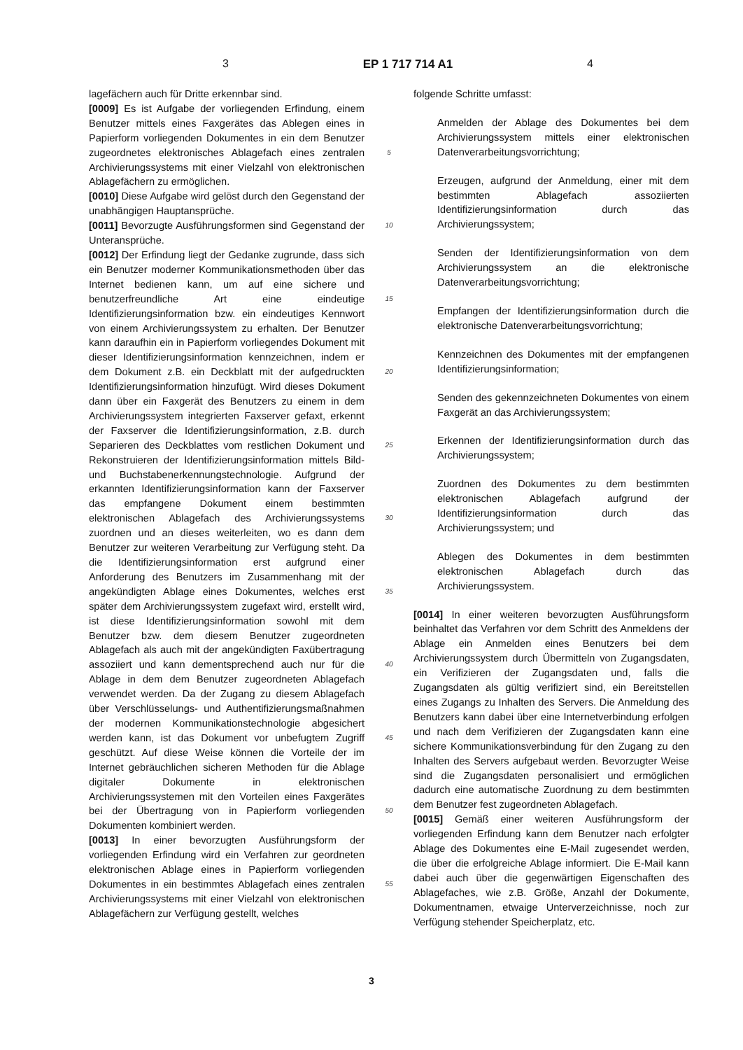3 EP 1 717 714 A1 4
lagefächern auch für Dritte erkennbar sind.
[0009] Es ist Aufgabe der vorliegenden Erfindung, einem Benutzer mittels eines Faxgerätes das Ablegen eines in Papierform vorliegenden Dokumentes in ein dem Benutzer zugeordnetes elektronisches Ablagefach eines zentralen Archivierungssystems mit einer Vielzahl von elektronischen Ablagefächern zu ermöglichen.
[0010] Diese Aufgabe wird gelöst durch den Gegenstand der unabhängigen Hauptansprüche.
[0011] Bevorzugte Ausführungsformen sind Gegenstand der Unteransprüche.
[0012] Der Erfindung liegt der Gedanke zugrunde, dass sich ein Benutzer moderner Kommunikationsmethoden über das Internet bedienen kann, um auf eine sichere und benutzerfreundliche Art eine eindeutige Identifizierungsinformation bzw. ein eindeutiges Kennwort von einem Archivierungssystem zu erhalten. Der Benutzer kann daraufhin ein in Papierform vorliegendes Dokument mit dieser Identifizierungsinformation kennzeichnen, indem er dem Dokument z.B. ein Deckblatt mit der aufgedruckten Identifizierungsinformation hinzufügt. Wird dieses Dokument dann über ein Faxgerät des Benutzers zu einem in dem Archivierungssystem integrierten Faxserver gefaxt, erkennt der Faxserver die Identifizierungsinformation, z.B. durch Separieren des Deckblattes vom restlichen Dokument und Rekonstruieren der Identifizierungsinformation mittels Bild- und Buchstabenerkennungstechnologie. Aufgrund der erkannten Identifizierungsinformation kann der Faxserver das empfangene Dokument einem bestimmten elektronischen Ablagefach des Archivierungssystems zuordnen und an dieses weiterleiten, wo es dann dem Benutzer zur weiteren Verarbeitung zur Verfügung steht. Da die Identifizierungsinformation erst aufgrund einer Anforderung des Benutzers im Zusammenhang mit der angekündigten Ablage eines Dokumentes, welches erst später dem Archivierungssystem zugefaxt wird, erstellt wird, ist diese Identifizierungsinformation sowohl mit dem Benutzer bzw. dem diesem Benutzer zugeordneten Ablagefach als auch mit der angekündigten Faxübertragung assoziiert und kann dementsprechend auch nur für die Ablage in dem dem Benutzer zugeordneten Ablagefach verwendet werden. Da der Zugang zu diesem Ablagefach über Verschlüsselungs- und Authentifizierungsmaßnahmen der modernen Kommunikationstechnologie abgesichert werden kann, ist das Dokument vor unbefugtem Zugriff geschützt. Auf diese Weise können die Vorteile der im Internet gebräuchlichen sicheren Methoden für die Ablage digitaler Dokumente in elektronischen Archivierungssystemen mit den Vorteilen eines Faxgerätes bei der Übertragung von in Papierform vorliegenden Dokumenten kombiniert werden.
[0013] In einer bevorzugten Ausführungsform der vorliegenden Erfindung wird ein Verfahren zur geordneten elektronischen Ablage eines in Papierform vorliegenden Dokumentes in ein bestimmtes Ablagefach eines zentralen Archivierungssystems mit einer Vielzahl von elektronischen Ablagefächern zur Verfügung gestellt, welches
5
10
15
20
25
30
35
40
45
50
55
folgende Schritte umfasst:
Anmelden der Ablage des Dokumentes bei dem Archivierungssystem mittels einer elektronischen Datenverarbeitungsvorrichtung;
Erzeugen, aufgrund der Anmeldung, einer mit dem bestimmten Ablagefach assoziierten Identifizierungsinformation durch das Archivierungssystem;
Senden der Identifizierungsinformation von dem Archivierungssystem an die elektronische Datenverarbeitungsvorrichtung;
Empfangen der Identifizierungsinformation durch die elektronische Datenverarbeitungsvorrichtung;
Kennzeichnen des Dokumentes mit der empfangenen Identifizierungsinformation;
Senden des gekennzeichneten Dokumentes von einem Faxgerät an das Archivierungssystem;
Erkennen der Identifizierungsinformation durch das Archivierungssystem;
Zuordnen des Dokumentes zu dem bestimmten elektronischen Ablagefach aufgrund der Identifizierungsinformation durch das Archivierungssystem; und
Ablegen des Dokumentes in dem bestimmten elektronischen Ablagefach durch das Archivierungssystem.
[0014] In einer weiteren bevorzugten Ausführungsform beinhaltet das Verfahren vor dem Schritt des Anmeldens der Ablage ein Anmelden eines Benutzers bei dem Archivierungssystem durch Übermitteln von Zugangsdaten, ein Verifizieren der Zugangsdaten und, falls die Zugangsdaten als gültig verifiziert sind, ein Bereitstellen eines Zugangs zu Inhalten des Servers. Die Anmeldung des Benutzers kann dabei über eine Internetverbindung erfolgen und nach dem Verifizieren der Zugangsdaten kann eine sichere Kommunikationsverbindung für den Zugang zu den Inhalten des Servers aufgebaut werden. Bevorzugter Weise sind die Zugangsdaten personalisiert und ermöglichen dadurch eine automatische Zuordnung zu dem bestimmten dem Benutzer fest zugeordneten Ablagefach.
[0015] Gemäß einer weiteren Ausführungsform der vorliegenden Erfindung kann dem Benutzer nach erfolgter Ablage des Dokumentes eine E-Mail zugesendet werden, die über die erfolgreiche Ablage informiert. Die E-Mail kann dabei auch über die gegenwärtigen Eigenschaften des Ablagefaches, wie z.B. Größe, Anzahl der Dokumente, Dokumentnamen, etwaige Unterverzeichnisse, noch zur Verfügung stehender Speicherplatz, etc.
3